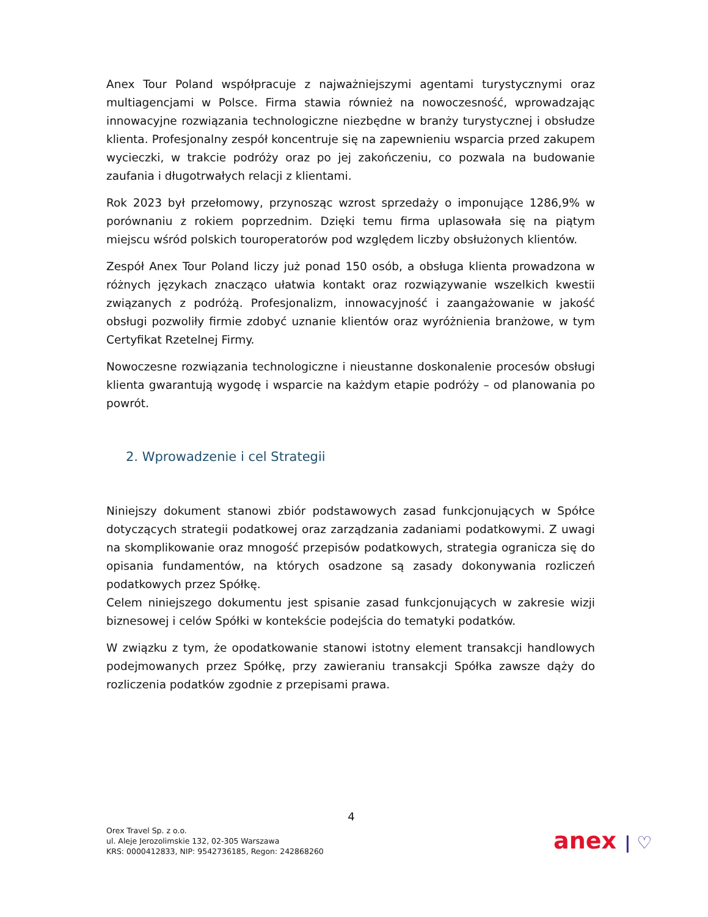Anex Tour Poland współpracuje z najważniejszymi agentami turystycznymi oraz multiagencjami w Polsce. Firma stawia również na nowoczesność, wprowadzając innowacyjne rozwiązania technologiczne niezbędne w branży turystycznej i obsłudze klienta. Profesjonalny zespół koncentruje się na zapewnieniu wsparcia przed zakupem wycieczki, w trakcie podróży oraz po jej zakończeniu, co pozwala na budowanie zaufania i długotrwałych relacji z klientami.
Rok 2023 był przełomowy, przynosząc wzrost sprzedaży o imponujące 1286,9% w porównaniu z rokiem poprzednim. Dzięki temu firma uplasowała się na piątym miejscu wśród polskich touroperatorów pod względem liczby obsłużonych klientów.
Zespół Anex Tour Poland liczy już ponad 150 osób, a obsługa klienta prowadzona w różnych językach znacząco ułatwia kontakt oraz rozwiązywanie wszelkich kwestii związanych z podróżą. Profesjonalizm, innowacyjność i zaangażowanie w jakość obsługi pozwoliły firmie zdobyć uznanie klientów oraz wyróżnienia branżowe, w tym Certyfikat Rzetelnej Firmy.
Nowoczesne rozwiązania technologiczne i nieustanne doskonalenie procesów obsługi klienta gwarantują wygodę i wsparcie na każdym etapie podróży – od planowania po powrót.
2. Wprowadzenie i cel Strategii
Niniejszy dokument stanowi zbiór podstawowych zasad funkcjonujących w Spółce dotyczących strategii podatkowej oraz zarządzania zadaniami podatkowymi. Z uwagi na skomplikowanie oraz mnogość przepisów podatkowych, strategia ogranicza się do opisania fundamentów, na których osadzone są zasady dokonywania rozliczeń podatkowych przez Spółkę.
Celem niniejszego dokumentu jest spisanie zasad funkcjonujących w zakresie wizji biznesowej i celów Spółki w kontekście podejścia do tematyki podatków.
W związku z tym, że opodatkowanie stanowi istotny element transakcji handlowych podejmowanych przez Spółkę, przy zawieraniu transakcji Spółka zawsze dąży do rozliczenia podatków zgodnie z przepisami prawa.
4
Orex Travel Sp. z o.o.
ul. Aleje Jerozolimskie 132, 02-305 Warszawa
KRS: 0000412833, NIP: 9542736185, Regon: 242868260
anex | ♡